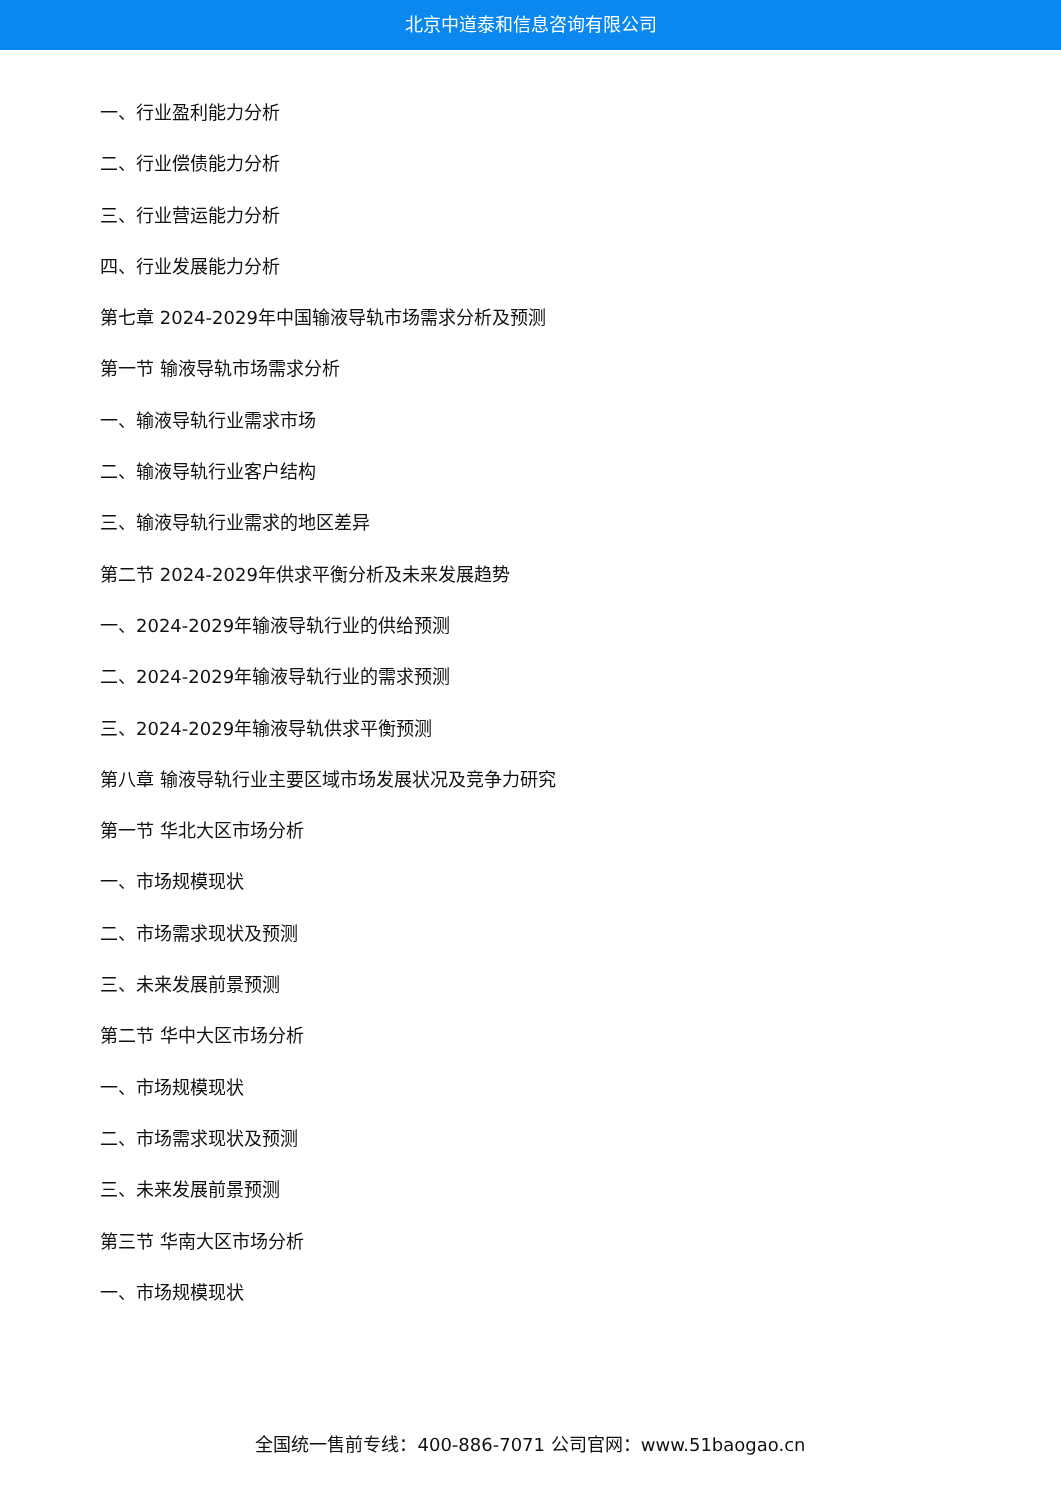北京中道泰和信息咨询有限公司
一、行业盈利能力分析
二、行业偿债能力分析
三、行业营运能力分析
四、行业发展能力分析
第七章 2024-2029年中国输液导轨市场需求分析及预测
第一节 输液导轨市场需求分析
一、输液导轨行业需求市场
二、输液导轨行业客户结构
三、输液导轨行业需求的地区差异
第二节 2024-2029年供求平衡分析及未来发展趋势
一、2024-2029年输液导轨行业的供给预测
二、2024-2029年输液导轨行业的需求预测
三、2024-2029年输液导轨供求平衡预测
第八章 输液导轨行业主要区域市场发展状况及竞争力研究
第一节 华北大区市场分析
一、市场规模现状
二、市场需求现状及预测
三、未来发展前景预测
第二节 华中大区市场分析
一、市场规模现状
二、市场需求现状及预测
三、未来发展前景预测
第三节 华南大区市场分析
一、市场规模现状
全国统一售前专线：400-886-7071 公司官网：www.51baogao.cn